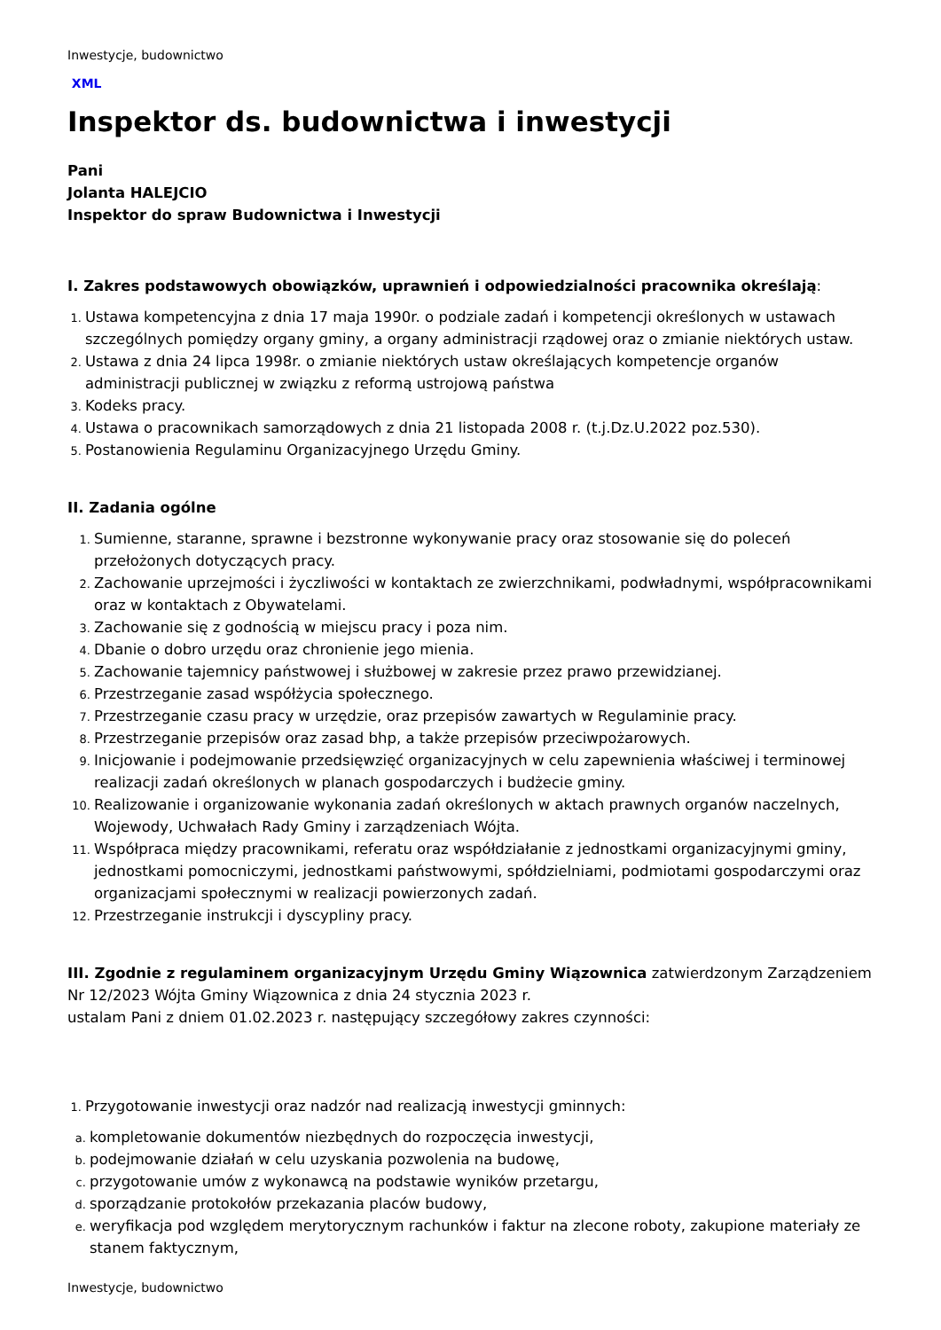Inwestycje, budownictwo
XML
Inspektor ds. budownictwa i inwestycji
Pani
Jolanta HALEJCIO
Inspektor do spraw Budownictwa i Inwestycji
I. Zakres podstawowych obowiązków, uprawnień i odpowiedzialności pracownika określają:
Ustawa kompetencyjna z dnia 17 maja 1990r. o podziale zadań i kompetencji określonych w ustawach szczególnych pomiędzy organy gminy, a organy administracji rządowej oraz o zmianie niektórych ustaw.
Ustawa z dnia 24 lipca 1998r. o zmianie niektórych ustaw określających kompetencje organów administracji publicznej w związku z reformą ustrojową państwa
Kodeks pracy.
Ustawa o pracownikach samorządowych z dnia 21 listopada 2008 r. (t.j.Dz.U.2022 poz.530).
Postanowienia Regulaminu Organizacyjnego Urzędu Gminy.
II. Zadania ogólne
Sumienne, staranne, sprawne i bezstronne wykonywanie pracy oraz stosowanie się do poleceń przełożonych dotyczących pracy.
Zachowanie uprzejmości i życzliwości w kontaktach ze zwierzchnikami, podwładnymi, współpracownikami oraz w kontaktach z Obywatelami.
Zachowanie się z godnością w miejscu pracy i poza nim.
Dbanie o dobro urzędu oraz chronienie jego mienia.
Zachowanie tajemnicy państwowej i służbowej w zakresie przez prawo przewidzianej.
Przestrzeganie zasad współżycia społecznego.
Przestrzeganie czasu pracy w urzędzie, oraz przepisów zawartych w Regulaminie pracy.
Przestrzeganie przepisów oraz zasad bhp, a także przepisów przeciwpożarowych.
Inicjowanie i podejmowanie przedsięwzięć organizacyjnych w celu zapewnienia właściwej i terminowej realizacji zadań określonych w planach gospodarczych i budżecie gminy.
Realizowanie i organizowanie wykonania zadań określonych w aktach prawnych organów naczelnych, Wojewody, Uchwałach Rady Gminy i zarządzeniach Wójta.
Współpraca między pracownikami, referatu oraz współdziałanie z jednostkami organizacyjnymi gminy, jednostkami pomocniczymi, jednostkami państwowymi, spółdzielniami, podmiotami gospodarczymi oraz organizacjami społecznymi w realizacji powierzonych zadań.
Przestrzeganie instrukcji i dyscypliny pracy.
III. Zgodnie z regulaminem organizacyjnym Urzędu Gminy Wiązownica zatwierdzonym Zarządzeniem Nr 12/2023 Wójta Gminy Wiązownica z dnia 24 stycznia 2023 r.
ustalam Pani z dniem 01.02.2023 r. następujący szczegółowy zakres czynności:
Przygotowanie inwestycji oraz nadzór nad realizacją inwestycji gminnych:
kompletowanie dokumentów niezbędnych do rozpoczęcia inwestycji,
podejmowanie działań w celu uzyskania pozwolenia na budowę,
przygotowanie umów z wykonawcą na podstawie wyników przetargu,
sporządzanie protokołów przekazania placów budowy,
weryfikacja pod względem merytorycznym rachunków i faktur na zlecone roboty, zakupione materiały ze stanem faktycznym,
Inwestycje, budownictwo